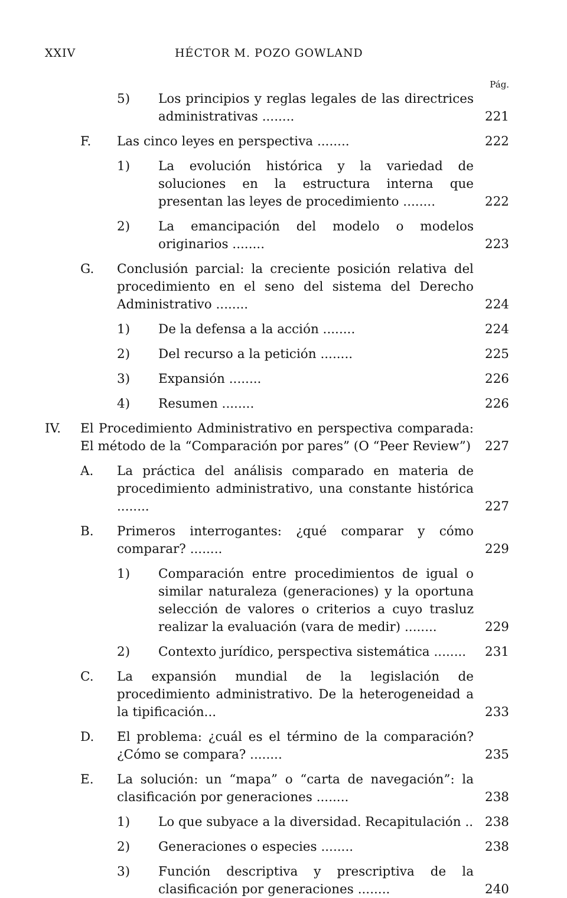XXIV HÉCTOR M. POZO GOWLAND
Pág.
5) Los principios y reglas legales de las directrices administrativas ........ 221
F. Las cinco leyes en perspectiva ........ 222
1) La evolución histórica y la variedad de soluciones en la estructura interna que presentan las leyes de procedimiento ........ 222
2) La emancipación del modelo o modelos originarios ........ 223
G. Conclusión parcial: la creciente posición relativa del procedimiento en el seno del sistema del Derecho Administrativo ........ 224
1) De la defensa a la acción ........ 224
2) Del recurso a la petición ........ 225
3) Expansión ........ 226
4) Resumen ........ 226
IV. El Procedimiento Administrativo en perspectiva comparada: El método de la “Comparación por pares” (O “Peer Review”) 227
A. La práctica del análisis comparado en materia de procedimiento administrativo, una constante histórica ........ 227
B. Primeros interrogantes: ¿qué comparar y cómo comparar? ........ 229
1) Comparación entre procedimientos de igual o similar naturaleza (generaciones) y la oportuna selección de valores o criterios a cuyo trasluz realizar la evaluación (vara de medir) ........ 229
2) Contexto jurídico, perspectiva sistemática ........ 231
C. La expansión mundial de la legislación de procedimiento administrativo. De la heterogeneidad a la tipificación... 233
D. El problema: ¿cuál es el término de la comparación? ¿Cómo se compara? ........ 235
E. La solución: un “mapa” o “carta de navegación”: la clasificación por generaciones ........ 238
1) Lo que subyace a la diversidad. Recapitulación .. 238
2) Generaciones o especies ........ 238
3) Función descriptiva y prescriptiva de la clasificación por generaciones ........ 240